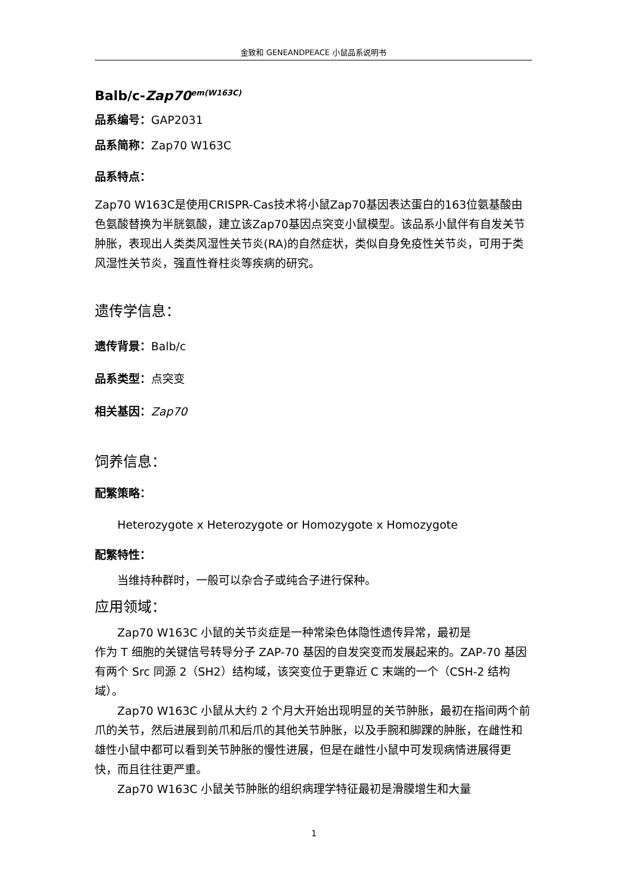金致和 GENEANDPEACE 小鼠品系说明书
Balb/c-Zap70<sup>em(W163C)</sup>
品系编号：GAP2031
品系简称：Zap70 W163C
品系特点：
Zap70 W163C是使用CRISPR-Cas技术将小鼠Zap70基因表达蛋白的163位氨基酸由色氨酸替换为半胱氨酸，建立该Zap70基因点突变小鼠模型。该品系小鼠伴有自发关节肿胀，表现出人类类风湿性关节炎(RA)的自然症状，类似自身免疫性关节炎，可用于类风湿性关节炎，强直性脊柱炎等疾病的研究。
遗传学信息：
遗传背景：Balb/c
品系类型：点突变
相关基因：Zap70
饲养信息：
配繁策略：
Heterozygote x Heterozygote or Homozygote x Homozygote
配繁特性：
当维持种群时，一般可以杂合子或纯合子进行保种。
应用领域：
Zap70 W163C 小鼠的关节炎症是一种常染色体隐性遗传异常，最初是
作为 T 细胞的关键信号转导分子 ZAP-70 基因的自发突变而发展起来的。ZAP-70 基因有两个 Src 同源 2（SH2）结构域，该突变位于更靠近 C 末端的一个（CSH-2 结构域）。
Zap70 W163C 小鼠从大约 2 个月大开始出现明显的关节肿胀，最初在指间两个前爪的关节，然后进展到前爪和后爪的其他关节肿胀，以及手腕和脚踝的肿胀，在雌性和雄性小鼠中都可以看到关节肿胀的慢性进展，但是在雌性小鼠中可发现病情进展得更快，而且往往更严重。
Zap70 W163C 小鼠关节肿胀的组织病理学特征最初是滑膜增生和大量
1